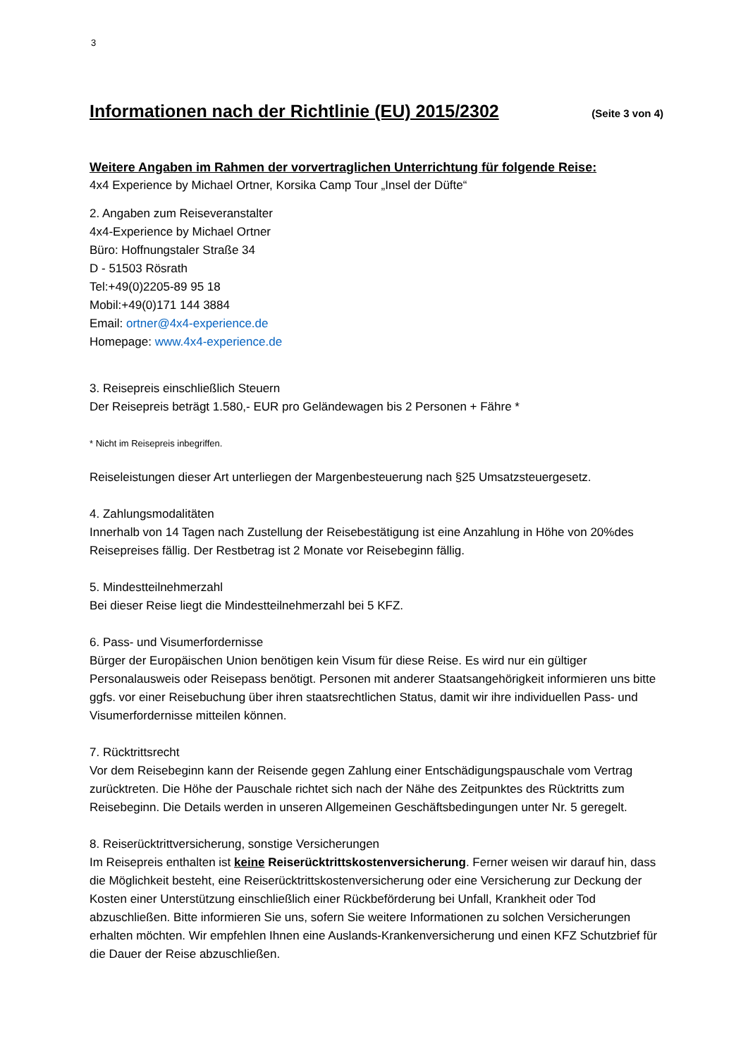3
Informationen nach der Richtlinie (EU) 2015/2302
(Seite 3 von 4)
Weitere Angaben im Rahmen der vorvertraglichen Unterrichtung für folgende Reise:
4x4 Experience by Michael Ortner, Korsika Camp Tour „Insel der Düfte“
2. Angaben zum Reiseveranstalter
4x4-Experience by Michael Ortner
Büro: Hoffnungstaler Straße 34
D - 51503 Rösrath
Tel:+49(0)2205-89 95 18
Mobil:+49(0)171 144 3884
Email: ortner@4x4-experience.de
Homepage: www.4x4-experience.de
3. Reisepreis einschließlich Steuern
Der Reisepreis beträgt 1.580,- EUR pro Geländewagen bis 2 Personen + Fähre *
* Nicht im Reisepreis inbegriffen.
Reiseleistungen dieser Art unterliegen der Margenbesteuerung nach §25 Umsatzsteuergesetz.
4. Zahlungsmodalitäten
Innerhalb von 14 Tagen nach Zustellung der Reisebestätigung ist eine Anzahlung in Höhe von 20%des Reisepreises fällig. Der Restbetrag ist 2 Monate vor Reisebeginn fällig.
5. Mindestteilnehmerzahl
Bei dieser Reise liegt die Mindestteilnehmerzahl bei 5 KFZ.
6. Pass- und Visumerfordernisse
Bürger der Europäischen Union benötigen kein Visum für diese Reise. Es wird nur ein gültiger Personalausweis oder Reisepass benötigt. Personen mit anderer Staatsangehörigkeit informieren uns bitte ggfs. vor einer Reisebuchung über ihren staatsrechtlichen Status, damit wir ihre individuellen Pass- und Visumerfordernisse mitteilen können.
7. Rücktrittsrecht
Vor dem Reisebeginn kann der Reisende gegen Zahlung einer Entschädigungspauschale vom Vertrag zurücktreten. Die Höhe der Pauschale richtet sich nach der Nähe des Zeitpunktes des Rücktritts zum Reisebeginn. Die Details werden in unseren Allgemeinen Geschäftsbedingungen unter Nr. 5 geregelt.
8. Reiserücktrittversicherung, sonstige Versicherungen
Im Reisepreis enthalten ist keine Reiserücktrittskostenversicherung. Ferner weisen wir darauf hin, dass die Möglichkeit besteht, eine Reiserücktrittskostenversicherung oder eine Versicherung zur Deckung der Kosten einer Unterstützung einschließlich einer Rückbeförderung bei Unfall, Krankheit oder Tod abzuschließen. Bitte informieren Sie uns, sofern Sie weitere Informationen zu solchen Versicherungen erhalten möchten. Wir empfehlen Ihnen eine Auslands-Krankenversicherung und einen KFZ Schutzbrief für die Dauer der Reise abzuschließen.